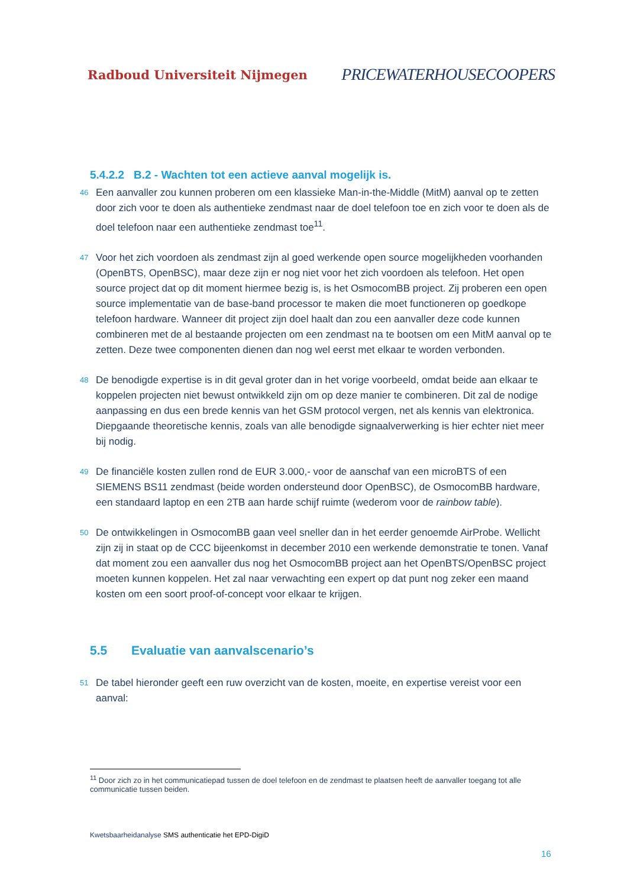Radboud Universiteit Nijmegen PRICEWATERHOUSECOOPERS
5.4.2.2 B.2 - Wachten tot een actieve aanval mogelijk is.
46 Een aanvaller zou kunnen proberen om een klassieke Man-in-the-Middle (MitM) aanval op te zetten door zich voor te doen als authentieke zendmast naar de doel telefoon toe en zich voor te doen als de doel telefoon naar een authentieke zendmast toe<sup>11</sup>.
47 Voor het zich voordoen als zendmast zijn al goed werkende open source mogelijkheden voorhanden (OpenBTS, OpenBSC), maar deze zijn er nog niet voor het zich voordoen als telefoon. Het open source project dat op dit moment hiermee bezig is, is het OsmocomBB project. Zij proberen een open source implementatie van de base-band processor te maken die moet functioneren op goedkope telefoon hardware. Wanneer dit project zijn doel haalt dan zou een aanvaller deze code kunnen combineren met de al bestaande projecten om een zendmast na te bootsen om een MitM aanval op te zetten. Deze twee componenten dienen dan nog wel eerst met elkaar te worden verbonden.
48 De benodigde expertise is in dit geval groter dan in het vorige voorbeeld, omdat beide aan elkaar te koppelen projecten niet bewust ontwikkeld zijn om op deze manier te combineren. Dit zal de nodige aanpassing en dus een brede kennis van het GSM protocol vergen, net als kennis van elektronica. Diepgaande theoretische kennis, zoals van alle benodigde signaalverwerking is hier echter niet meer bij nodig.
49 De financiële kosten zullen rond de EUR 3.000,- voor de aanschaf van een microBTS of een SIEMENS BS11 zendmast (beide worden ondersteund door OpenBSC), de OsmocomBB hardware, een standaard laptop en een 2TB aan harde schijf ruimte (wederom voor de rainbow table).
50 De ontwikkelingen in OsmocomBB gaan veel sneller dan in het eerder genoemde AirProbe. Wellicht zijn zij in staat op de CCC bijeenkomst in december 2010 een werkende demonstratie te tonen. Vanaf dat moment zou een aanvaller dus nog het OsmocomBB project aan het OpenBTS/OpenBSC project moeten kunnen koppelen. Het zal naar verwachting een expert op dat punt nog zeker een maand kosten om een soort proof-of-concept voor elkaar te krijgen.
5.5 Evaluatie van aanvalscenario’s
51 De tabel hieronder geeft een ruw overzicht van de kosten, moeite, en expertise vereist voor een aanval:
<sup>11</sup> Door zich zo in het communicatiepad tussen de doel telefoon en de zendmast te plaatsen heeft de aanvaller toegang tot alle communicatie tussen beiden.
Kwetsbaarheidanalyse SMS authenticatie het EPD-DigiD
16